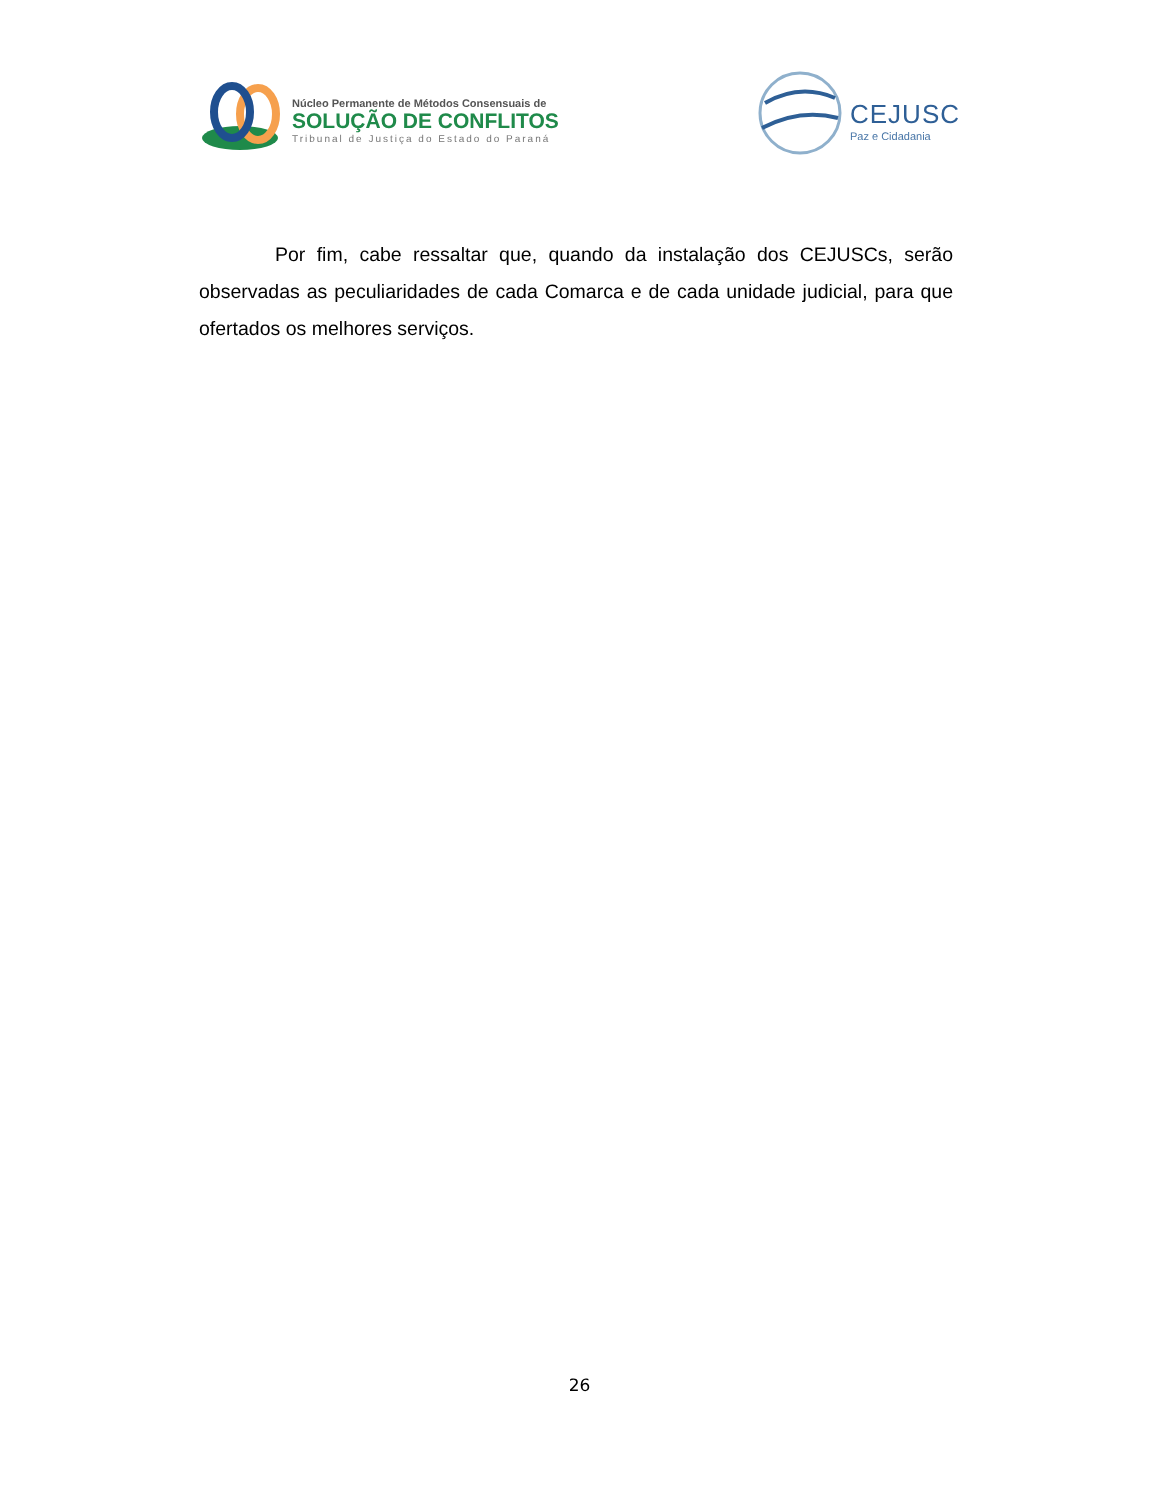Núcleo Permanente de Métodos Consensuais de
SOLUÇÃO DE CONFLITOS
Tribunal de Justiça do Estado do Paraná
CEJUSC
Paz e Cidadania
Por fim, cabe ressaltar que, quando da instalação dos CEJUSCs, serão observadas as peculiaridades de cada Comarca e de cada unidade judicial, para que ofertados os melhores serviços.
26